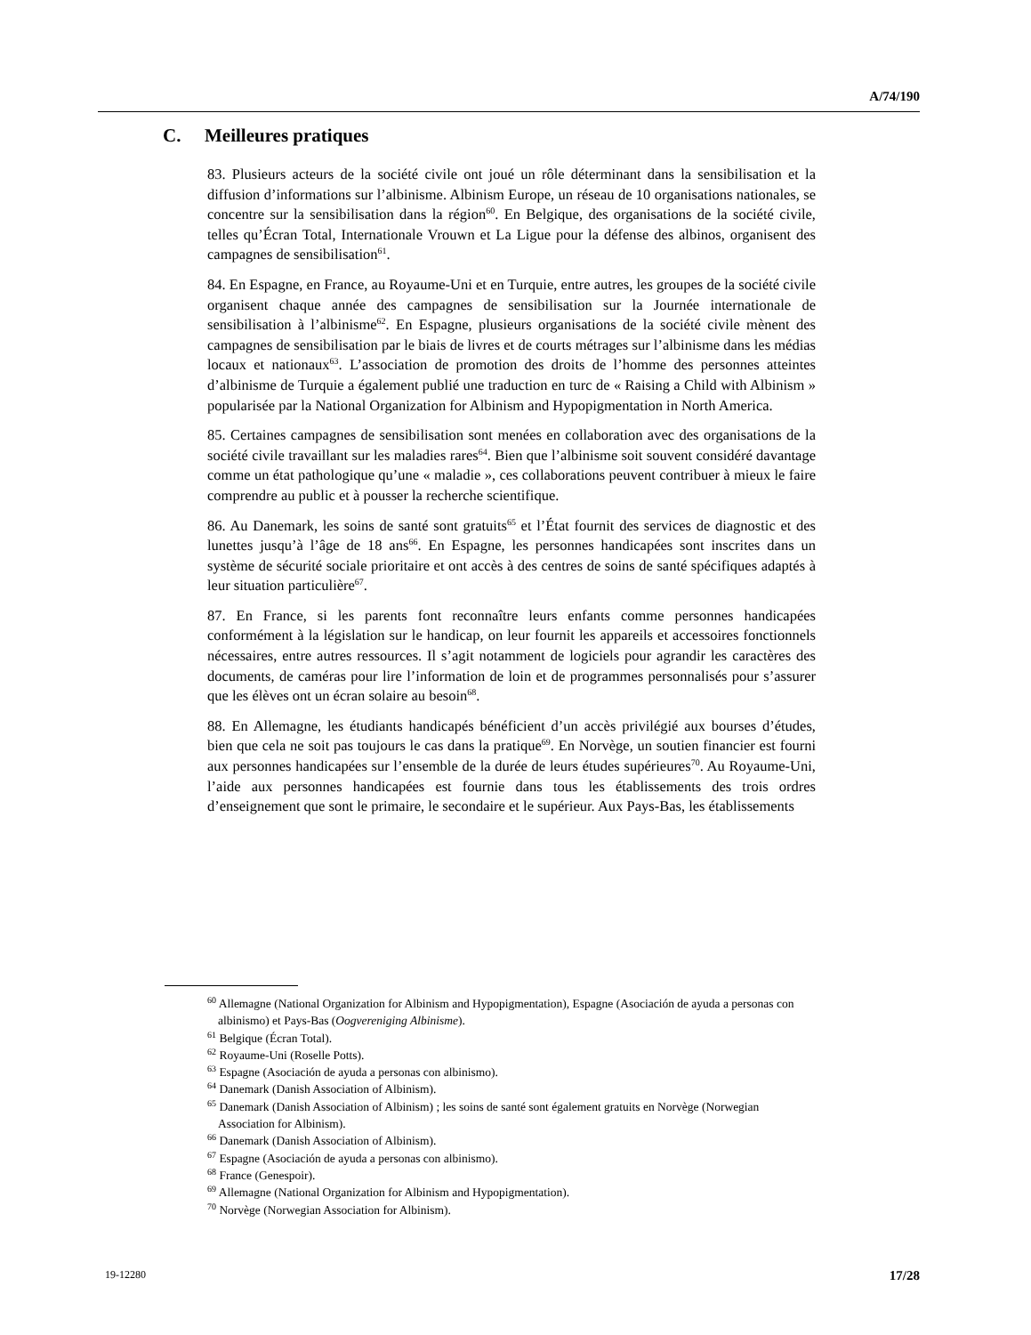A/74/190
C. Meilleures pratiques
83. Plusieurs acteurs de la société civile ont joué un rôle déterminant dans la sensibilisation et la diffusion d’informations sur l’albinisme. Albinism Europe, un réseau de 10 organisations nationales, se concentre sur la sensibilisation dans la région<sup>60</sup>. En Belgique, des organisations de la société civile, telles qu’Écran Total, Internationale Vrouwn et La Ligue pour la défense des albinos, organisent des campagnes de sensibilisation<sup>61</sup>.
84. En Espagne, en France, au Royaume-Uni et en Turquie, entre autres, les groupes de la société civile organisent chaque année des campagnes de sensibilisation sur la Journée internationale de sensibilisation à l’albinisme<sup>62</sup>. En Espagne, plusieurs organisations de la société civile mènent des campagnes de sensibilisation par le biais de livres et de courts métrages sur l’albinisme dans les médias locaux et nationaux<sup>63</sup>. L’association de promotion des droits de l’homme des personnes atteintes d’albinisme de Turquie a également publié une traduction en turc de « Raising a Child with Albinism » popularisée par la National Organization for Albinism and Hypopigmentation in North America.
85. Certaines campagnes de sensibilisation sont menées en collaboration avec des organisations de la société civile travaillant sur les maladies rares<sup>64</sup>. Bien que l’albinisme soit souvent considéré davantage comme un état pathologique qu’une « maladie », ces collaborations peuvent contribuer à mieux le faire comprendre au public et à pousser la recherche scientifique.
86. Au Danemark, les soins de santé sont gratuits<sup>65</sup> et l’État fournit des services de diagnostic et des lunettes jusqu’à l’âge de 18 ans<sup>66</sup>. En Espagne, les personnes handicapées sont inscrites dans un système de sécurité sociale prioritaire et ont accès à des centres de soins de santé spécifiques adaptés à leur situation particulière<sup>67</sup>.
87. En France, si les parents font reconnaître leurs enfants comme personnes handicapées conformément à la législation sur le handicap, on leur fournit les appareils et accessoires fonctionnels nécessaires, entre autres ressources. Il s’agit notamment de logiciels pour agrandir les caractères des documents, de caméras pour lire l’information de loin et de programmes personnalisés pour s’assurer que les élèves ont un écran solaire au besoin<sup>68</sup>.
88. En Allemagne, les étudiants handicapés bénéficient d’un accès privilégié aux bourses d’études, bien que cela ne soit pas toujours le cas dans la pratique<sup>69</sup>. En Norvège, un soutien financier est fourni aux personnes handicapées sur l’ensemble de la durée de leurs études supérieures<sup>70</sup>. Au Royaume-Uni, l’aide aux personnes handicapées est fournie dans tous les établissements des trois ordres d’enseignement que sont le primaire, le secondaire et le supérieur. Aux Pays-Bas, les établissements
<sup>60</sup> Allemagne (National Organization for Albinism and Hypopigmentation), Espagne (Asociación de ayuda a personas con albinismo) et Pays-Bas (Oogvereniging Albinisme).
<sup>61</sup> Belgique (Écran Total).
<sup>62</sup> Royaume-Uni (Roselle Potts).
<sup>63</sup> Espagne (Asociación de ayuda a personas con albinismo).
<sup>64</sup> Danemark (Danish Association of Albinism).
<sup>65</sup> Danemark (Danish Association of Albinism) ; les soins de santé sont également gratuits en Norvège (Norwegian Association for Albinism).
<sup>66</sup> Danemark (Danish Association of Albinism).
<sup>67</sup> Espagne (Asociación de ayuda a personas con albinismo).
<sup>68</sup> France (Genespoir).
<sup>69</sup> Allemagne (National Organization for Albinism and Hypopigmentation).
<sup>70</sup> Norvège (Norwegian Association for Albinism).
19-12280 17/28